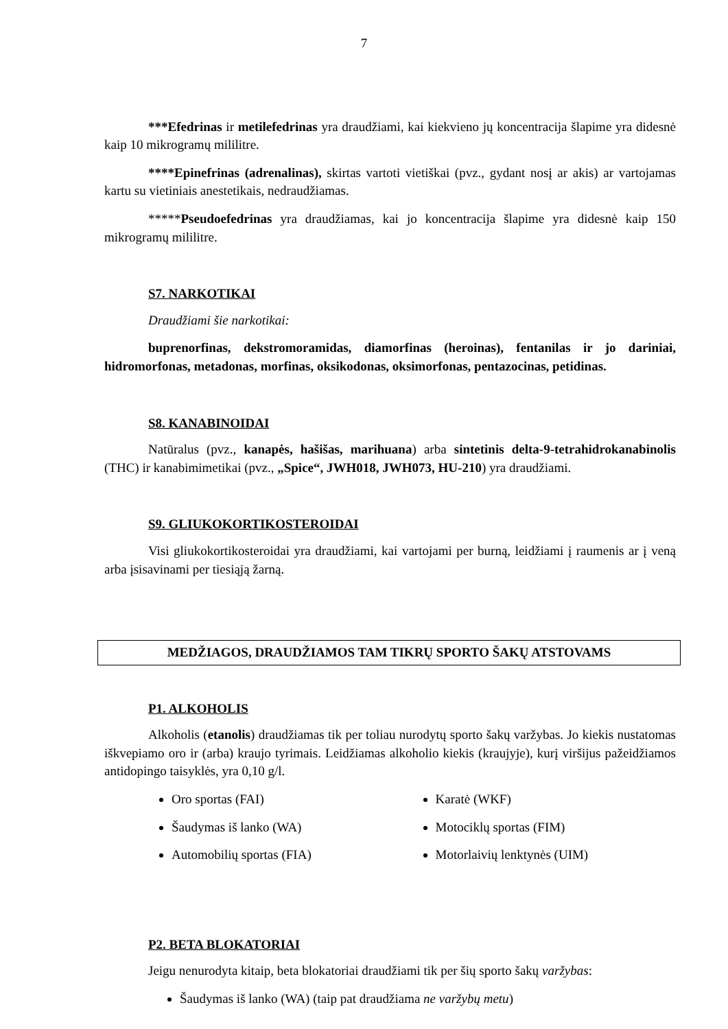7
***Efedrinas ir metilefedrinas yra draudžiami, kai kiekvieno jų koncentracija šlapime yra didesnė kaip 10 mikrogramų mililitre.
****Epinefrinas (adrenalinas), skirtas vartoti vietiškai (pvz., gydant nosį ar akis) ar vartojamas kartu su vietiniais anestetikais, nedraudžiamas.
*****Pseudoefedrinas yra draudžiamas, kai jo koncentracija šlapime yra didesnė kaip 150 mikrogramų mililitre.
S7. NARKOTIKAI
Draudžiami šie narkotikai:
buprenorfinas, dekstromoramidas, diamorfinas (heroinas), fentanilas ir jo dariniai, hidromorfonas, metadonas, morfinas, oksikodonas, oksimorfonas, pentazocinas, petidinas.
S8. KANABINOIDAI
Natūralus (pvz., kanapės, hašišas, marihuana) arba sintetinis delta-9-tetrahidrokanabinolis (THC) ir kanabimimetikai (pvz., „Spice“, JWH018, JWH073, HU-210) yra draudžiami.
S9. GLIUKOKORTIKOSTEROIDAI
Visi gliukokortikosteroidai yra draudžiami, kai vartojami per burną, leidžiami į raumenis ar į veną arba įsisavinami per tiesiąją žarną.
MEDŽIAGOS, DRAUDŽIAMOS TAM TIKRŲ SPORTO ŠAKŲ ATSTOVAMS
P1. ALKOHOLIS
Alkoholis (etanolis) draudžiamas tik per toliau nurodytų sporto šakų varžybas. Jo kiekis nustatomas iškvepiamo oro ir (arba) kraujo tyrimais. Leidžiamas alkoholio kiekis (kraujyje), kurį viršijus pažeidžiamos antidopingo taisyklės, yra 0,10 g/l.
Oro sportas (FAI)
Šaudymas iš lanko (WA)
Automobilių sportas (FIA)
Karatė (WKF)
Motociklų sportas (FIM)
Motorlaivių lenktynės (UIM)
P2. BETA BLOKATORIAI
Jeigu nenurodyta kitaip, beta blokatoriai draudžiami tik per šių sporto šakų varžybas:
Šaudymas iš lanko (WA) (taip pat draudžiama ne varžybų metu)